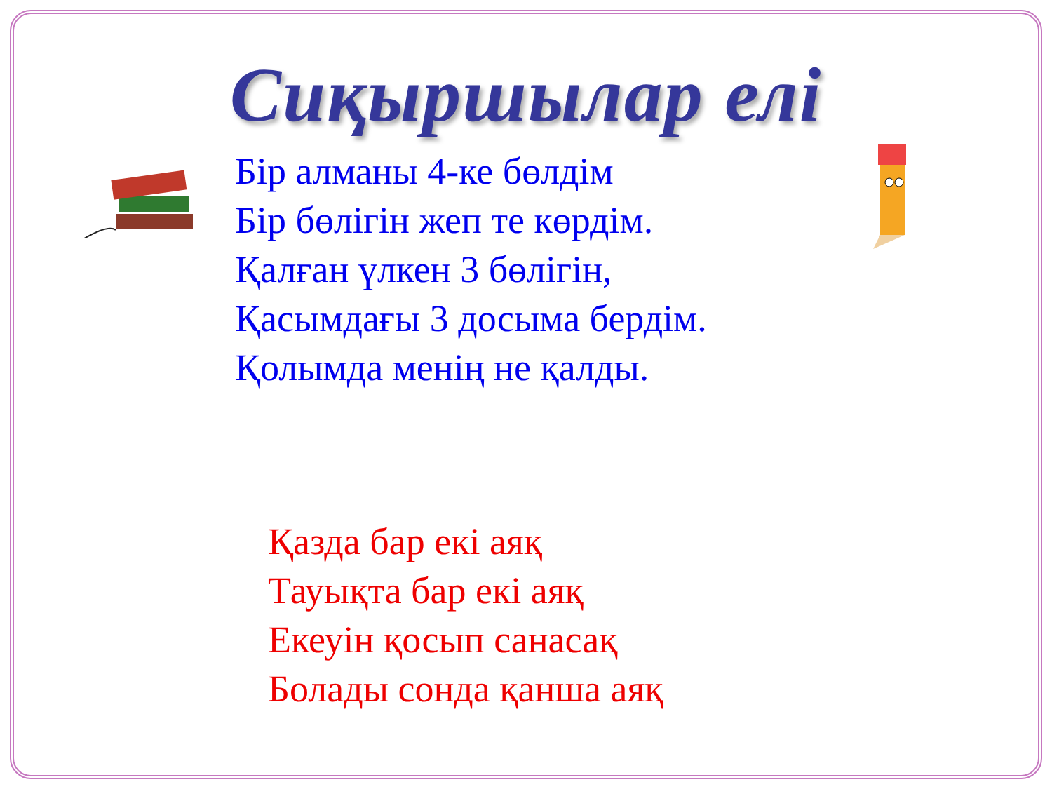Сиқыршылар елі
Бір алманы 4-ке бөлдім
Бір бөлігін жеп те көрдім.
Қалған үлкен 3 бөлігін,
Қасымдағы 3 досыма бердім.
Қолымда менің не қалды.
Қазда бар екі аяқ
Тауықта бар екі аяқ
Екеуін қосып санасақ
Болады сонда қанша аяқ